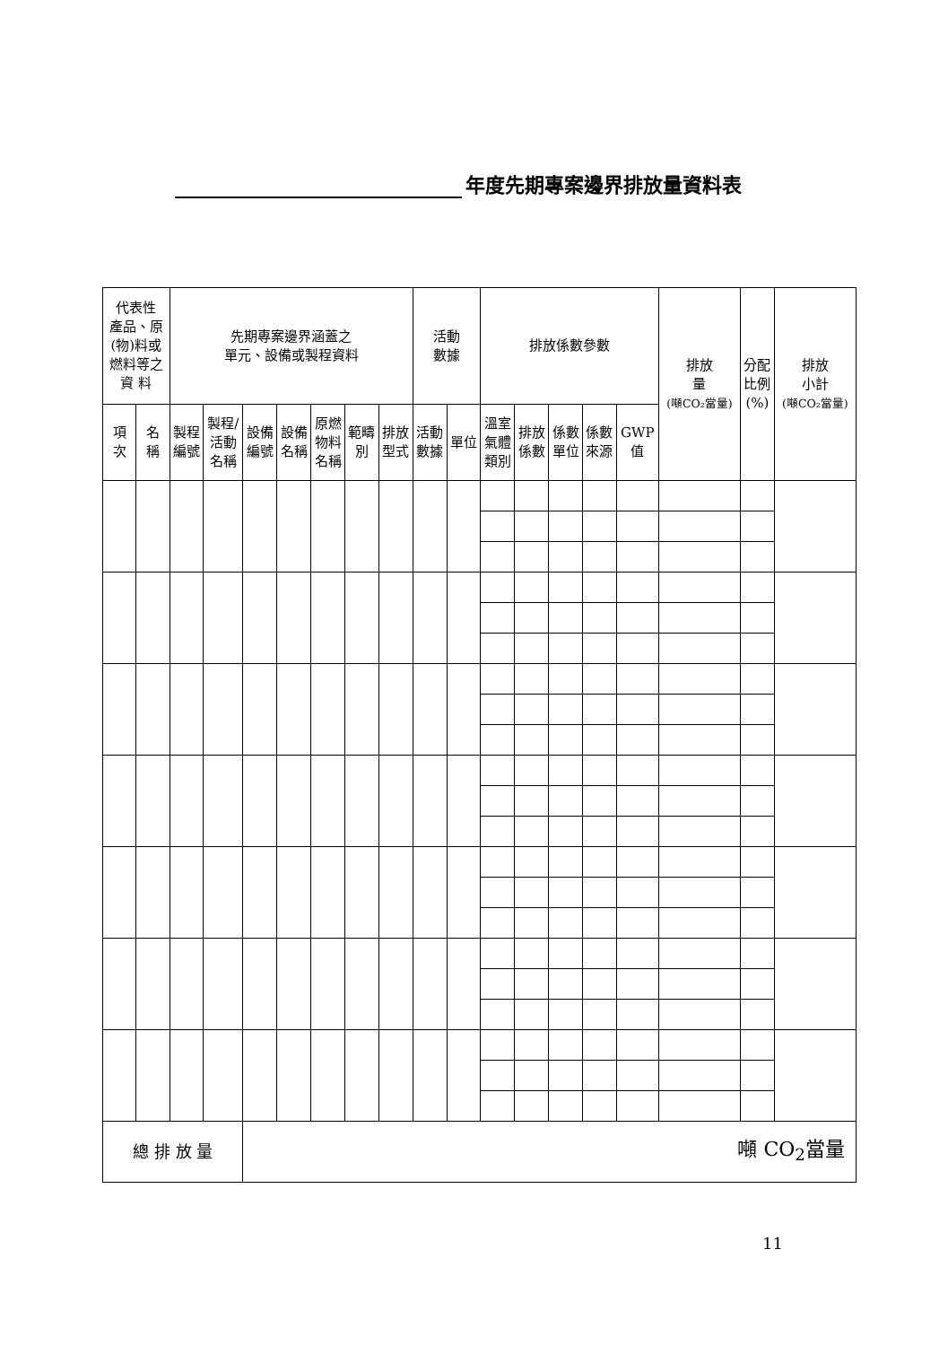年度先期專案邊界排放量資料表
| 代表性 產品、原 (物)料或 燃料等之 資 料 | | 先期專案邊界涵蓋之 單元、設備或製程資料 | | | | | | | 活動 數據 | | 排放係數參數 | | | | | 排放 量 (噸CO₂當量) | 分配 比例 (%) | 排放 小計 (噸CO₂當量) |
| --- | --- | --- | --- | --- | --- | --- | --- | --- | --- | --- | --- | --- | --- | --- | --- | --- | --- | --- |
| 項 次 | 名 稱 | 製程 編號 | 製程/ 活動 名稱 | 設備 編號 | 設備 名稱 | 原燃 物料 名稱 | 範疇 別 | 排放 型式 | 活動 數據 | 單位 | 溫室 氣體 類別 | 排放 係數 | 係數 單位 | 係數 來源 | GWP 值 | | | |
| 總 排 放 量 | | | | 噸 CO<sub>2</sub>當量 | | | | | | | | | | | | | | |
11